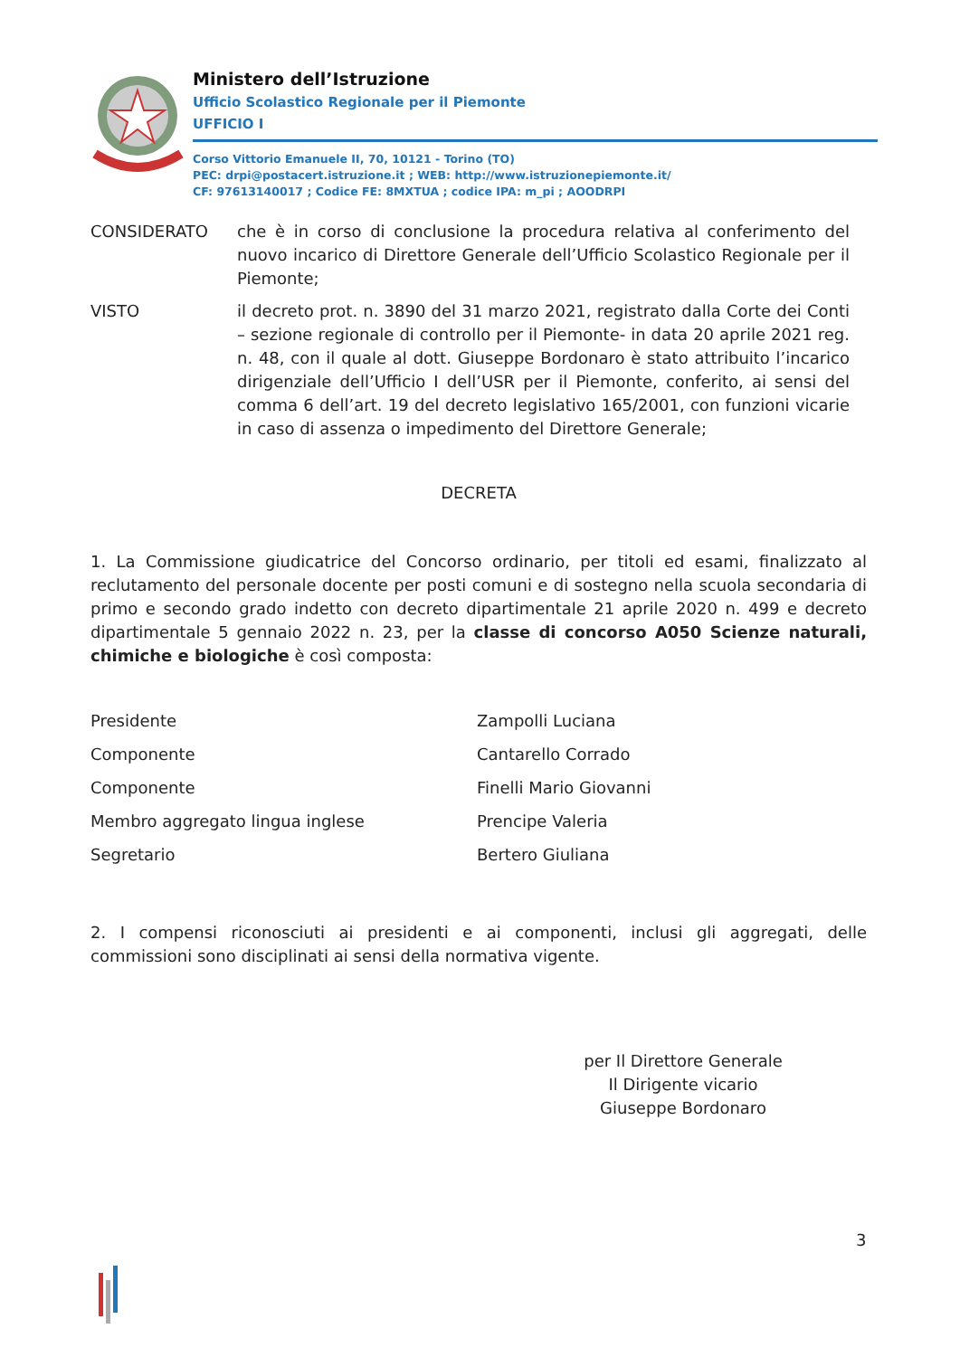Ministero dell’Istruzione
Ufficio Scolastico Regionale per il Piemonte
UFFICIO I
Corso Vittorio Emanuele II, 70, 10121 - Torino (TO)
PEC: drpi@postacert.istruzione.it ; WEB: http://www.istruzionepiemonte.it/
CF: 97613140017 ; Codice FE: 8MXTUA ; codice IPA: m_pi ; AOODRPI
CONSIDERATO che è in corso di conclusione la procedura relativa al conferimento del nuovo incarico di Direttore Generale dell’Ufficio Scolastico Regionale per il Piemonte;
VISTO il decreto prot. n. 3890 del 31 marzo 2021, registrato dalla Corte dei Conti – sezione regionale di controllo per il Piemonte- in data 20 aprile 2021 reg. n. 48, con il quale al dott. Giuseppe Bordonaro è stato attribuito l’incarico dirigenziale dell’Ufficio I dell’USR per il Piemonte, conferito, ai sensi del comma 6 dell’art. 19 del decreto legislativo 165/2001, con funzioni vicarie in caso di assenza o impedimento del Direttore Generale;
DECRETA
1. La Commissione giudicatrice del Concorso ordinario, per titoli ed esami, finalizzato al reclutamento del personale docente per posti comuni e di sostegno nella scuola secondaria di primo e secondo grado indetto con decreto dipartimentale 21 aprile 2020 n. 499 e decreto dipartimentale 5 gennaio 2022 n. 23, per la classe di concorso A050 Scienze naturali, chimiche e biologiche è così composta:
| Presidente | Zampolli Luciana |
| Componente | Cantarello Corrado |
| Componente | Finelli Mario Giovanni |
| Membro aggregato lingua inglese | Prencipe Valeria |
| Segretario | Bertero Giuliana |
2. I compensi riconosciuti ai presidenti e ai componenti, inclusi gli aggregati, delle commissioni sono disciplinati ai sensi della normativa vigente.
per Il Direttore Generale
Il Dirigente vicario
Giuseppe Bordonaro
3